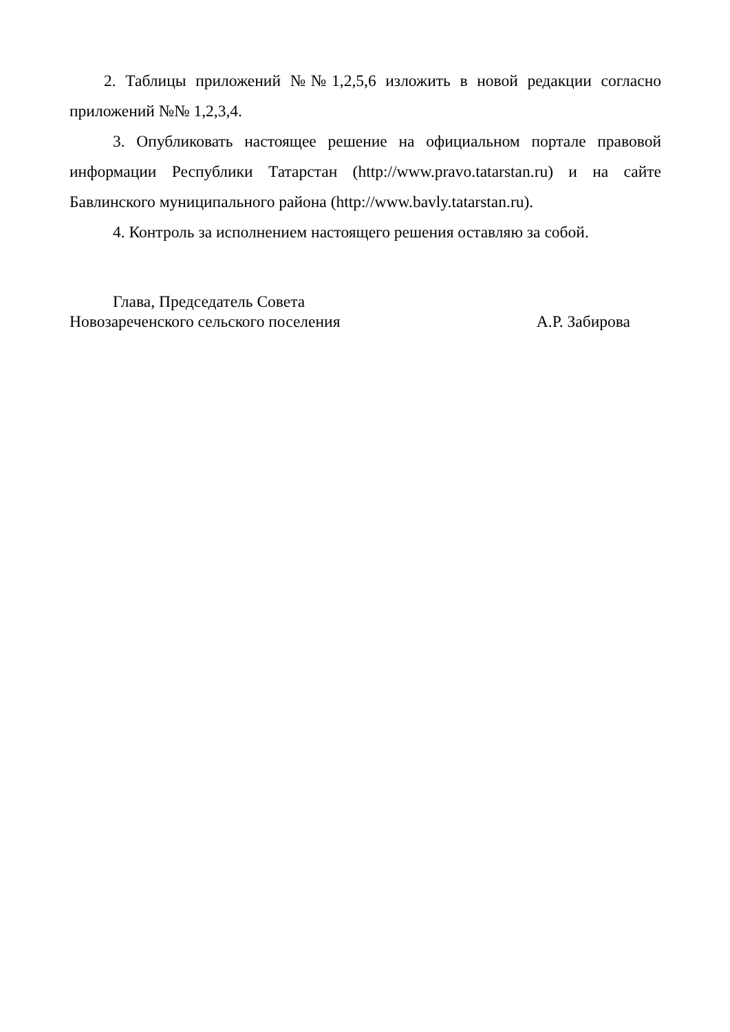2. Таблицы приложений №№1,2,5,6 изложить в новой редакции согласно приложений №№ 1,2,3,4.
3. Опубликовать настоящее решение на официальном портале правовой информации Республики Татарстан (http://www.pravo.tatarstan.ru) и на сайте Бавлинского муниципального района (http://www.bavly.tatarstan.ru).
4. Контроль за исполнением настоящего решения оставляю за собой.
Глава, Председатель Совета
Новозареченского сельского поселения А.Р. Забирова